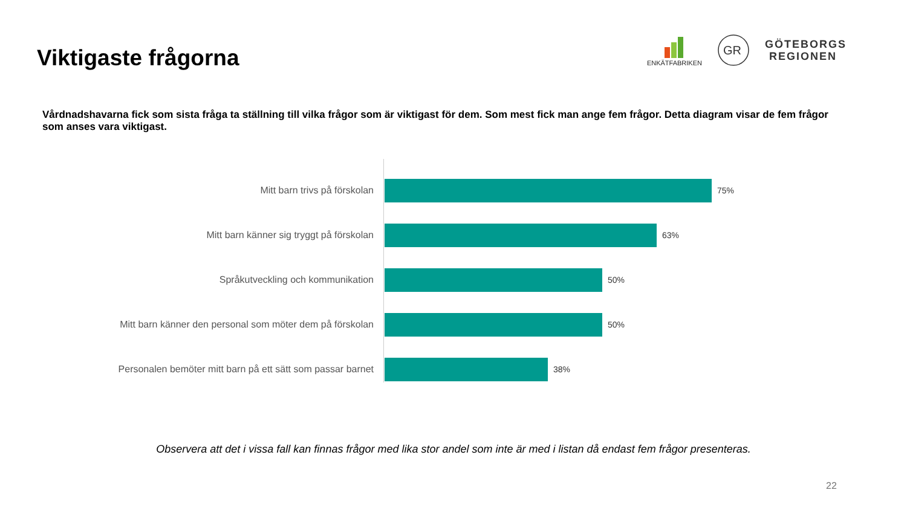Viktigaste frågorna
ENKÄTFABRIKEN
GR
GÖTEBORGS
REGIONEN
Vårdnadshavarna fick som sista fråga ta ställning till vilka frågor som är viktigast för dem. Som mest fick man ange fem frågor. Detta diagram visar de fem frågor som anses vara viktigast.
Mitt barn trivs på förskolan 75%
Mitt barn känner sig tryggt på förskolan 63%
Språkutveckling och kommunikation 50%
Mitt barn känner den personal som möter dem på förskolan 50%
Personalen bemöter mitt barn på ett sätt som passar barnet 38%
Observera att det i vissa fall kan finnas frågor med lika stor andel som inte är med i listan då endast fem frågor presenteras.
22